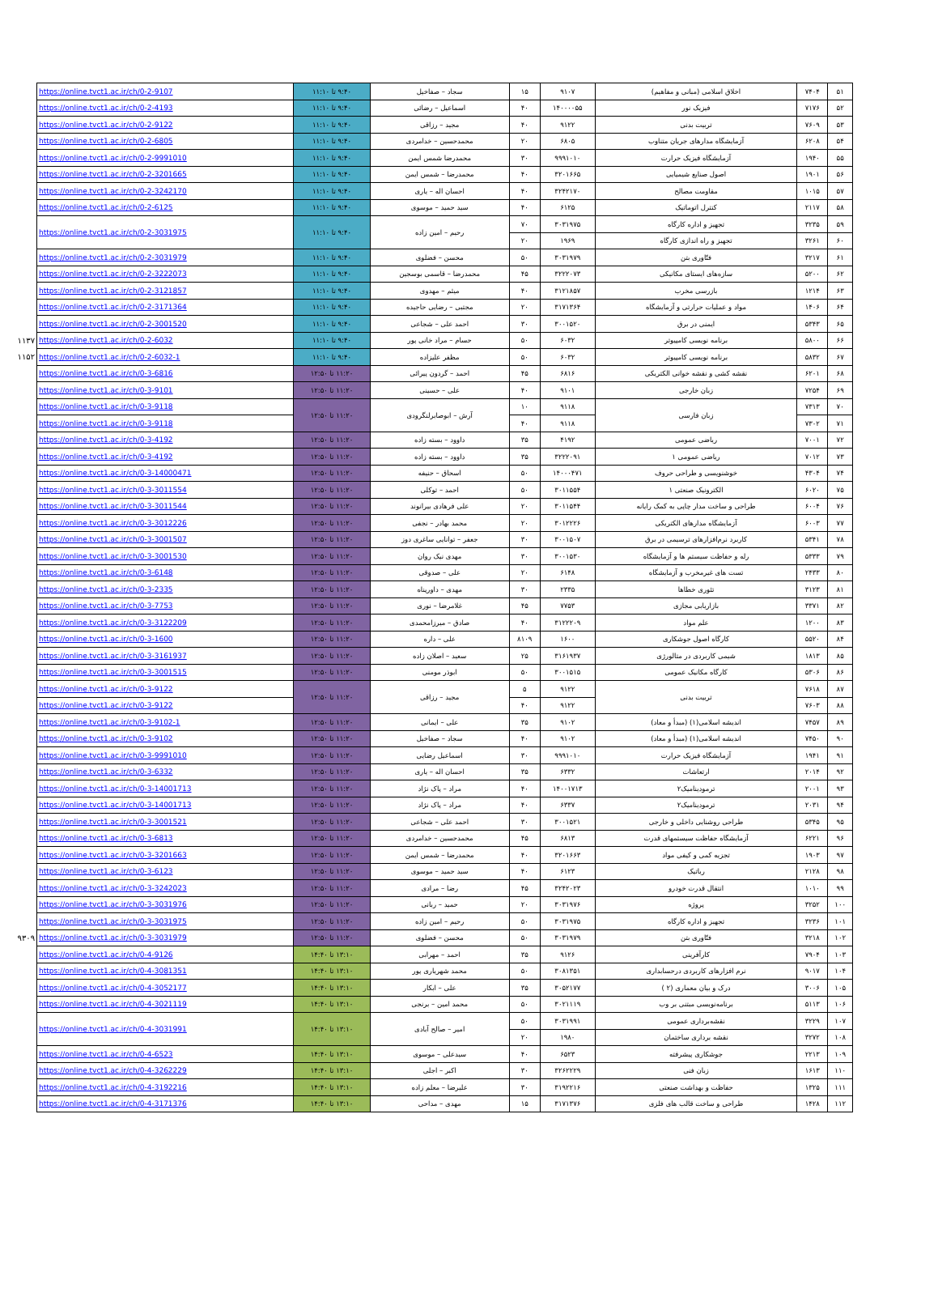| ۵۱ | ۷۴۰۴ | اخلاق اسلامی (مبانی و مفاهیم) | ۹۱۰۷ | ۱۵ | سجاد – صفاخیل | ۹:۴۰ تا ۱۱:۱۰ | https://online.tvct1.ac.ir/ch/0-2-9107 | |
| ۵۲ | ۷۱۷۶ | فیزیک نور | ۱۴۰۰۰۰۵۵ | ۴۰ | اسماعیل – رضائی | ۹:۴۰ تا ۱۱:۱۰ | https://online.tvct1.ac.ir/ch/0-2-4193 | |
| ۵۳ | ۷۶۰۹ | تربیت بدنی | ۹۱۲۲ | ۴۰ | مجید – رزاقی | ۹:۴۰ تا ۱۱:۱۰ | https://online.tvct1.ac.ir/ch/0-2-9122 | |
| ۵۴ | ۶۲۰۸ | آزمایشگاه مدارهای جریان متناوب | ۶۸۰۵ | ۲۰ | محمدحسین – خدامردی | ۹:۴۰ تا ۱۱:۱۰ | https://online.tvct1.ac.ir/ch/0-2-6805 | |
| ۵۵ | ۱۹۴۰ | آزمایشگاه فیزیک حرارت | ۹۹۹۱۰۱۰ | ۳۰ | محمدرضا شمس ایمن | ۹:۴۰ تا ۱۱:۱۰ | https://online.tvct1.ac.ir/ch/0-2-9991010 | |
| ۵۶ | ۱۹۰۱ | اصول صنایع شیمیایی | ۳۲۰۱۶۶۵ | ۴۰ | محمدرضا – شمس ایمن | ۹:۴۰ تا ۱۱:۱۰ | https://online.tvct1.ac.ir/ch/0-2-3201665 | |
| ۵۷ | ۱۰۱۵ | مقاومت مصالح | ۳۲۴۲۱۷۰ | ۴۰ | احسان اله – یاری | ۹:۴۰ تا ۱۱:۱۰ | https://online.tvct1.ac.ir/ch/0-2-3242170 | |
| ۵۸ | ۲۱۱۷ | کنترل اتوماتیک | ۶۱۲۵ | ۴۰ | سید حمید – موسوی | ۹:۴۰ تا ۱۱:۱۰ | https://online.tvct1.ac.ir/ch/0-2-6125 | |
| ۵۹ | ۳۲۳۵ | تجهیز و اداره کارگاه | ۳۰۳۱۹۷۵ | ۷۰ | رحیم – امین زاده | ۹:۴۰ تا ۱۱:۱۰ | https://online.tvct1.ac.ir/ch/0-2-3031975 | |
| ۶۰ | ۳۲۶۱ | تجهیز و راه اندازی کارگاه | ۱۹۶۹ | ۲۰ | | | | |
| ۶۱ | ۳۲۱۷ | فنّاوری بتن | ۳۰۳۱۹۷۹ | ۵۰ | محسن – فضلوی | ۹:۴۰ تا ۱۱:۱۰ | https://online.tvct1.ac.ir/ch/0-2-3031979 | |
| ۶۲ | ۵۲۰۰ | سازه‌های ایستای مکانیکی | ۳۲۲۲۰۷۳ | ۴۵ | محمدرضا – قاسمی بوسجین | ۹:۴۰ تا ۱۱:۱۰ | https://online.tvct1.ac.ir/ch/0-2-3222073 | |
| ۶۳ | ۱۲۱۴ | بازرسی مخرب | ۳۱۲۱۸۵۷ | ۴۰ | میثم – مهدوی | ۹:۴۰ تا ۱۱:۱۰ | https://online.tvct1.ac.ir/ch/0-2-3121857 | |
| ۶۴ | ۱۴۰۶ | مواد و عملیات حرارتی و آزمایشگاه | ۳۱۷۱۳۶۴ | ۲۰ | مجتبی – رضایی حاجیده | ۹:۴۰ تا ۱۱:۱۰ | https://online.tvct1.ac.ir/ch/0-2-3171364 | |
| ۶۵ | ۵۳۴۳ | ایمنی در برق | ۳۰۰۱۵۲۰ | ۳۰ | احمد علی – شجاعی | ۹:۴۰ تا ۱۱:۱۰ | https://online.tvct1.ac.ir/ch/0-2-3001520 | |
| ۶۶ | ۵۸۰۰ | برنامه نویسی کامپیوتر | ۶۰۳۲ | ۵۰ | حسام – مراد خانی پور | ۹:۴۰ تا ۱۱:۱۰ | https://online.tvct1.ac.ir/ch/0-2-6032 | ۱۱۳۷ |
| ۶۷ | ۵۸۳۲ | برنامه نویسی کامپیوتر | ۶۰۳۲ | ۵۰ | مظفر علیزاده | ۹:۴۰ تا ۱۱:۱۰ | https://online.tvct1.ac.ir/ch/0-2-6032-1 | ۱۱۵۲ |
| ۶۸ | ۶۲۰۱ | نقشه کشی و نقشه خوانی الکتریکی | ۶۸۱۶ | ۴۵ | احمد – گردون پیرائی | ۱۱:۲۰ تا ۱۲:۵۰ | https://online.tvct1.ac.ir/ch/0-3-6816 | |
| ۶۹ | ۷۲۵۴ | زبان خارجی | ۹۱۰۱ | ۴۰ | علی – حسینی | ۱۱:۲۰ تا ۱۲:۵۰ | https://online.tvct1.ac.ir/ch/0-3-9101 | |
| ۷۰ | ۷۳۱۳ | زبان فارسی | ۹۱۱۸ | ۱۰ | آرش – ابوصابرلنگرودی | ۱۱:۲۰ تا ۱۲:۵۰ | https://online.tvct1.ac.ir/ch/0-3-9118 | |
| ۷۱ | ۷۳۰۲ | | ۹۱۱۸ | ۴۰ | | | https://online.tvct1.ac.ir/ch/0-3-9118 | |
| ۷۲ | ۷۰۰۱ | ریاضی عمومی | ۴۱۹۲ | ۳۵ | داوود – بسته زاده | ۱۱:۲۰ تا ۱۲:۵۰ | https://online.tvct1.ac.ir/ch/0-3-4192 | |
| ۷۳ | ۷۰۱۲ | ریاضی عمومی ۱ | ۳۲۲۲۰۹۱ | ۳۵ | داوود – بسته زاده | ۱۱:۲۰ تا ۱۲:۵۰ | https://online.tvct1.ac.ir/ch/0-3-4192 | |
| ۷۴ | ۴۳۰۴ | خوشنویسی و طراحی حروف | ۱۴۰۰۰۴۷۱ | ۵۰ | اسحاق – حنیفه | ۱۱:۲۰ تا ۱۲:۵۰ | https://online.tvct1.ac.ir/ch/0-3-14000471 | |
| ۷۵ | ۶۰۲۰ | الکترونیک صنعتی ۱ | ۳۰۱۱۵۵۴ | ۵۰ | احمد – توکلی | ۱۱:۲۰ تا ۱۲:۵۰ | https://online.tvct1.ac.ir/ch/0-3-3011554 | |
| ۷۶ | ۶۰۰۴ | طراحی و ساخت مدار چاپی به کمک رایانه | ۳۰۱۱۵۴۴ | ۲۰ | علی فرهادی بیرانوند | ۱۱:۲۰ تا ۱۲:۵۰ | https://online.tvct1.ac.ir/ch/0-3-3011544 | |
| ۷۷ | ۶۰۰۳ | آزمایشگاه مدارهای الکتریکی | ۳۰۱۲۲۲۶ | ۲۰ | محمد بهادر – نجفی | ۱۱:۲۰ تا ۱۲:۵۰ | https://online.tvct1.ac.ir/ch/0-3-3012226 | |
| ۷۸ | ۵۳۴۱ | کاربرد نرم‌افزارهای ترسیمی در برق | ۳۰۰۱۵۰۷ | ۳۰ | جعفر – توانایی ساغری دوز | ۱۱:۲۰ تا ۱۲:۵۰ | https://online.tvct1.ac.ir/ch/0-3-3001507 | |
| ۷۹ | ۵۳۳۳ | رله و حفاظت سیستم ها و آزمایشگاه | ۳۰۰۱۵۳۰ | ۳۰ | مهدی نیک روان | ۱۱:۲۰ تا ۱۲:۵۰ | https://online.tvct1.ac.ir/ch/0-3-3001530 | |
| ۸۰ | ۲۴۳۳ | تست های غیرمخرب و آزمایشگاه | ۶۱۴۸ | ۲۰ | علی – صدوقی | ۱۱:۲۰ تا ۱۲:۵۰ | https://online.tvct1.ac.ir/ch/0-3-6148 | |
| ۸۱ | ۳۱۲۳ | تئوری خطاها | ۲۳۳۵ | ۳۰ | مهدی – داورپناه | ۱۱:۲۰ تا ۱۲:۵۰ | https://online.tvct1.ac.ir/ch/0-3-2335 | |
| ۸۲ | ۳۳۷۱ | بازاریابی مجازی | ۷۷۵۳ | ۴۵ | غلامرضا – نوری | ۱۱:۲۰ تا ۱۲:۵۰ | https://online.tvct1.ac.ir/ch/0-3-7753 | |
| ۸۳ | ۱۲۰۰ | علم مواد | ۳۱۲۲۲۰۹ | ۴۰ | صادق – میرزامحمدی | ۱۱:۲۰ تا ۱۲:۵۰ | https://online.tvct1.ac.ir/ch/0-3-3122209 | |
| ۸۴ | ۵۵۲۰ | کارگاه اصول جوشکاری | ۱۶۰۰ | ۸۱۰۹ | علی – داره | ۱۱:۲۰ تا ۱۲:۵۰ | https://online.tvct1.ac.ir/ch/0-3-1600 | |
| ۸۵ | ۱۸۱۳ | شیمی کاربردی در متالورژی | ۳۱۶۱۹۳۷ | ۲۵ | سعید – اصلان زاده | ۱۱:۲۰ تا ۱۲:۵۰ | https://online.tvct1.ac.ir/ch/0-3-3161937 | |
| ۸۶ | ۵۳۰۶ | کارگاه مکانیک عمومی | ۳۰۰۱۵۱۵ | ۵۰ | ابوذر مومنی | ۱۱:۲۰ تا ۱۲:۵۰ | https://online.tvct1.ac.ir/ch/0-3-3001515 | |
| ۸۷ | ۷۶۱۸ | تربیت بدنی | ۹۱۲۲ | ۵ | مجید – رزاقی | ۱۱:۲۰ تا ۱۲:۵۰ | https://online.tvct1.ac.ir/ch/0-3-9122 | |
| ۸۸ | ۷۶۰۳ | | ۹۱۲۲ | ۴۰ | | | https://online.tvct1.ac.ir/ch/0-3-9122 | |
| ۸۹ | ۷۴۵۷ | اندیشه اسلامی(۱) (مبدأ و معاد) | ۹۱۰۲ | ۳۵ | علی – ایمانی | ۱۱:۲۰ تا ۱۲:۵۰ | https://online.tvct1.ac.ir/ch/0-3-9102-1 | |
| ۹۰ | ۷۴۵۰ | اندیشه اسلامی(۱) (مبدأ و معاد) | ۹۱۰۲ | ۴۰ | سجاد – صفاخیل | ۱۱:۲۰ تا ۱۲:۵۰ | https://online.tvct1.ac.ir/ch/0-3-9102 | |
| ۹۱ | ۱۹۴۱ | آزمایشگاه فیزیک حرارت | ۹۹۹۱۰۱۰ | ۳۰ | اسماعیل رضایی | ۱۱:۲۰ تا ۱۲:۵۰ | https://online.tvct1.ac.ir/ch/0-3-9991010 | |
| ۹۲ | ۲۰۱۴ | ارتعاشات | ۶۳۳۲ | ۳۵ | احسان اله – یاری | ۱۱:۲۰ تا ۱۲:۵۰ | https://online.tvct1.ac.ir/ch/0-3-6332 | |
| ۹۳ | ۲۰۰۱ | ترمودینامیک۲ | ۱۴۰۰۱۷۱۳ | ۴۰ | مراد – پاک نژاد | ۱۱:۲۰ تا ۱۲:۵۰ | https://online.tvct1.ac.ir/ch/0-3-14001713 | |
| ۹۴ | ۲۰۳۱ | ترمودینامیک۲ | ۶۳۳۷ | ۴۰ | مراد – پاک نژاد | ۱۱:۲۰ تا ۱۲:۵۰ | https://online.tvct1.ac.ir/ch/0-3-14001713 | |
| ۹۵ | ۵۳۴۵ | طراحی روشنایی داخلی و خارجی | ۳۰۰۱۵۲۱ | ۳۰ | احمد علی – شجاعی | ۱۱:۲۰ تا ۱۲:۵۰ | https://online.tvct1.ac.ir/ch/0-3-3001521 | |
| ۹۶ | ۶۲۲۱ | آزمایشگاه حفاظت سیستمهای قدرت | ۶۸۱۳ | ۴۵ | محمدحسین – خدامردی | ۱۱:۲۰ تا ۱۲:۵۰ | https://online.tvct1.ac.ir/ch/0-3-6813 | |
| ۹۷ | ۱۹۰۳ | تجزیه کمی و کیفی مواد | ۳۲۰۱۶۶۳ | ۴۰ | محمدرضا – شمس ایمن | ۱۱:۲۰ تا ۱۲:۵۰ | https://online.tvct1.ac.ir/ch/0-3-3201663 | |
| ۹۸ | ۲۱۲۸ | رباتیک | ۶۱۲۳ | ۴۰ | سید حمید – موسوی | ۱۱:۲۰ تا ۱۲:۵۰ | https://online.tvct1.ac.ir/ch/0-3-6123 | |
| ۹۹ | ۱۰۱۰ | انتقال قدرت خودرو | ۳۲۴۲۰۲۳ | ۴۵ | رضا – مرادی | ۱۱:۲۰ تا ۱۲:۵۰ | https://online.tvct1.ac.ir/ch/0-3-3242023 | |
| ۱۰۰ | ۳۲۵۲ | پروژه | ۳۰۳۱۹۷۶ | ۲۰ | حمید – ربانی | ۱۱:۲۰ تا ۱۲:۵۰ | https://online.tvct1.ac.ir/ch/0-3-3031976 | |
| ۱۰۱ | ۳۲۳۶ | تجهیز و اداره کارگاه | ۳۰۳۱۹۷۵ | ۵۰ | رحیم – امین زاده | ۱۱:۲۰ تا ۱۲:۵۰ | https://online.tvct1.ac.ir/ch/0-3-3031975 | |
| ۱۰۲ | ۳۲۱۸ | فنّاوری بتن | ۳۰۳۱۹۷۹ | ۵۰ | محسن – فضلوی | ۱۱:۲۰ تا ۱۲:۵۰ | https://online.tvct1.ac.ir/ch/0-3-3031979 | ۹۳۰۹ |
| ۱۰۳ | ۷۹۰۴ | کارآفرینی | ۹۱۲۶ | ۳۵ | احمد – مهرابی | ۱۳:۱۰ تا ۱۴:۴۰ | https://online.tvct1.ac.ir/ch/0-4-9126 | |
| ۱۰۴ | ۹۰۱۷ | نرم افزارهای کاربردی درحسابداری | ۳۰۸۱۳۵۱ | ۵۰ | محمد شهریاری پور | ۱۳:۱۰ تا ۱۴:۴۰ | https://online.tvct1.ac.ir/ch/0-4-3081351 | |
| ۱۰۵ | ۳۰۰۶ | درک و بیان معماری (۲ ) | ۳۰۵۲۱۷۷ | ۳۵ | علی – ابکار | ۱۳:۱۰ تا ۱۴:۴۰ | https://online.tvct1.ac.ir/ch/0-4-3052177 | |
| ۱۰۶ | ۵۱۱۳ | برنامه‌نویسی مبتنی بر وب | ۳۰۲۱۱۱۹ | ۵۰ | محمد امین – برنجی | ۱۳:۱۰ تا ۱۴:۴۰ | https://online.tvct1.ac.ir/ch/0-4-3021119 | |
| ۱۰۷ | ۳۲۲۹ | نقشه‌برداری عمومی | ۳۰۳۱۹۹۱ | ۵۰ | امیر – صالح آبادی | ۱۳:۱۰ تا ۱۴:۴۰ | https://online.tvct1.ac.ir/ch/0-4-3031991 | |
| ۱۰۸ | ۳۲۷۲ | نقشه برداری ساختمان | ۱۹۸۰ | ۲۰ | | | | |
| ۱۰۹ | ۲۲۱۳ | جوشکاری پیشرفته | ۶۵۲۳ | ۴۰ | سیدعلی – موسوی | ۱۳:۱۰ تا ۱۴:۴۰ | https://online.tvct1.ac.ir/ch/0-4-6523 | |
| ۱۱۰ | ۱۶۱۳ | زبان فنی | ۳۲۶۲۲۲۹ | ۳۰ | اکبر – اجلی | ۱۳:۱۰ تا ۱۴:۴۰ | https://online.tvct1.ac.ir/ch/0-4-3262229 | |
| ۱۱۱ | ۱۳۲۵ | حفاظت و بهداشت صنعتی | ۳۱۹۲۲۱۶ | ۳۰ | علیرضا – معلم زاده | ۱۳:۱۰ تا ۱۴:۴۰ | https://online.tvct1.ac.ir/ch/0-4-3192216 | |
| ۱۱۲ | ۱۴۲۸ | طراحی و ساخت قالب های فلزی | ۳۱۷۱۳۷۶ | ۱۵ | مهدی – مداحی | ۱۳:۱۰ تا ۱۴:۴۰ | https://online.tvct1.ac.ir/ch/0-4-3171376 | |